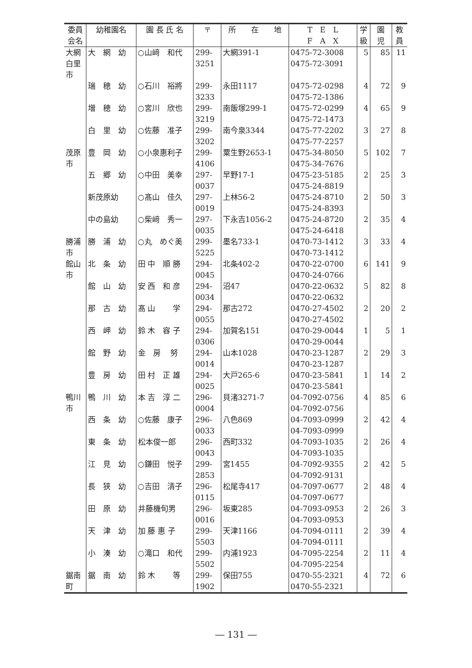| 委員 会名 | 幼稚園名 | 園 長 氏 名 | 〒 | 所 在 地 | T E L F A X | 学 級 | 園 児 | 教 員 |
| --- | --- | --- | --- | --- | --- | --- | --- | --- |
| 大網 白里 市 | 大 網 幼 | ○山﨑 和代 | 299- 3251 | 大網391-1 | 0475-72-3008 0475-72-3091 | 5 | 85 | 11 |
| | 瑞 穂 幼 | ○石川 裕將 | 299- 3233 | 永田1117 | 0475-72-0298 0475-72-1386 | 4 | 72 | 9 |
| | 増 穂 幼 | ○宮川 欣也 | 299- 3219 | 南飯塚299-1 | 0475-72-0299 0475-72-1473 | 4 | 65 | 9 |
| | 白 里 幼 | ○佐藤 准子 | 299- 3202 | 南今泉3344 | 0475-77-2202 0475-77-2257 | 3 | 27 | 8 |
| 茂原 市 | 豊 岡 幼 | ○小泉惠利子 | 299- 4106 | 粟生野2653-1 | 0475-34-8050 0475-34-7676 | 5 | 102 | 7 |
| | 五 郷 幼 | ○中田 美幸 | 297- 0037 | 早野17-1 | 0475-23-5185 0475-24-8819 | 2 | 25 | 3 |
| | 新茂原幼 | ○髙山 佳久 | 297- 0019 | 上林56-2 | 0475-24-8710 0475-24-8393 | 2 | 50 | 3 |
| | 中の島幼 | ○柴﨑 秀一 | 297- 0035 | 下永吉1056-2 | 0475-24-8720 0475-24-6418 | 2 | 35 | 4 |
| 勝浦 市 | 勝 浦 幼 | ○丸 めぐ美 | 299- 5225 | 墨名733-1 | 0470-73-1412 0470-73-1412 | 3 | 33 | 4 |
| 館山 市 | 北 条 幼 | 田 中 順 勝 | 294- 0045 | 北条402-2 | 0470-22-0700 0470-24-0766 | 6 | 141 | 9 |
| | 館 山 幼 | 安 西 和 彦 | 294- 0034 | 沼47 | 0470-22-0632 0470-22-0632 | 5 | 82 | 8 |
| | 那 古 幼 | 髙 山 学 | 294- 0055 | 那古272 | 0470-27-4502 0470-27-4502 | 2 | 20 | 2 |
| | 西 岬 幼 | 鈴 木 容 子 | 294- 0306 | 加賀名151 | 0470-29-0044 0470-29-0044 | 1 | 5 | 1 |
| | 館 野 幼 | 金 房 努 | 294- 0014 | 山本1028 | 0470-23-1287 0470-23-1287 | 2 | 29 | 3 |
| | 豊 房 幼 | 田 村 正 雄 | 294- 0025 | 大戸265-6 | 0470-23-5841 0470-23-5841 | 1 | 14 | 2 |
| 鴨川 市 | 鴨 川 幼 | 本 吉 淳 二 | 296- 0004 | 貝渚3271-7 | 04-7092-0756 04-7092-0756 | 4 | 85 | 6 |
| | 西 条 幼 | ○佐藤 康子 | 296- 0033 | 八色869 | 04-7093-0999 04-7093-0999 | 2 | 42 | 4 |
| | 東 条 幼 | 松本俊一郎 | 296- 0043 | 西町332 | 04-7093-1035 04-7093-1035 | 2 | 26 | 4 |
| | 江 見 幼 | ○鎌田 悦子 | 299- 2853 | 宮1455 | 04-7092-9355 04-7092-9131 | 2 | 42 | 5 |
| | 長 狭 幼 | ○吉田 清子 | 296- 0115 | 松尾寺417 | 04-7097-0677 04-7097-0677 | 2 | 48 | 4 |
| | 田 原 幼 | 井藤機旬男 | 296- 0016 | 坂東285 | 04-7093-0953 04-7093-0953 | 2 | 26 | 3 |
| | 天 津 幼 | 加 藤 惠 子 | 299- 5503 | 天津1166 | 04-7094-0111 04-7094-0111 | 2 | 39 | 4 |
| | 小 湊 幼 | ○滝口 和代 | 299- 5502 | 内浦1923 | 04-7095-2254 04-7095-2254 | 2 | 11 | 4 |
| 鋸南 町 | 鋸 南 幼 | 鈴 木 等 | 299- 1902 | 保田755 | 0470-55-2321 0470-55-2321 | 4 | 72 | 6 |
― 131 ―